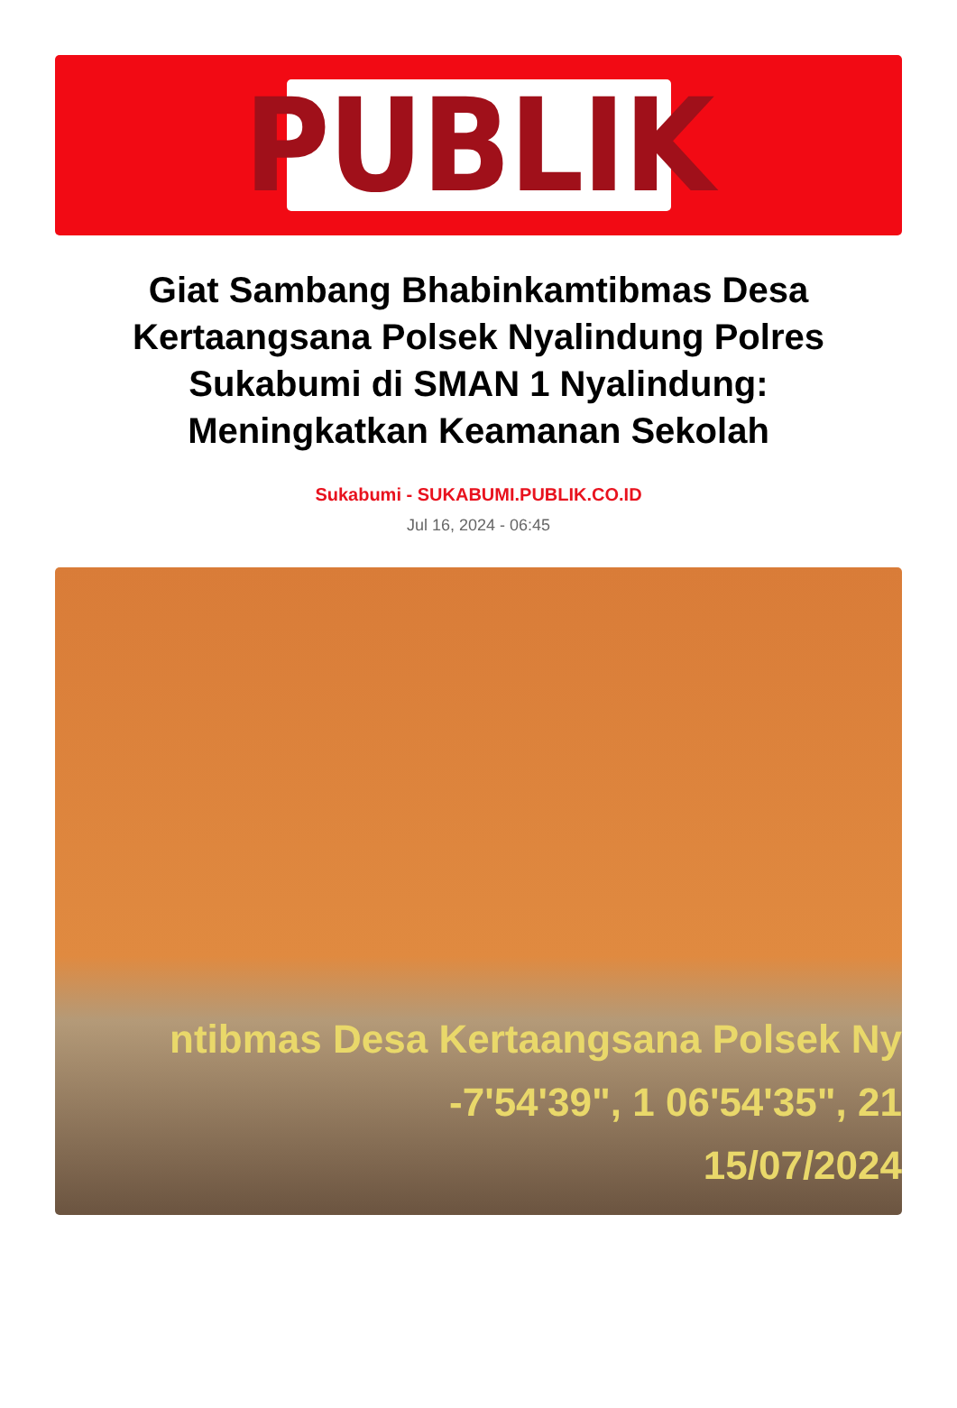PUBLIK
Giat Sambang Bhabinkamtibmas Desa Kertaangsana Polsek Nyalindung Polres Sukabumi di SMAN 1 Nyalindung: Meningkatkan Keamanan Sekolah
Sukabumi - SUKABUMI.PUBLIK.CO.ID
Jul 16, 2024 - 06:45
ntibmas Desa Kertaangsana Polsek Ny
-7'54'39", 1 06'54'35", 21
15/07/2024